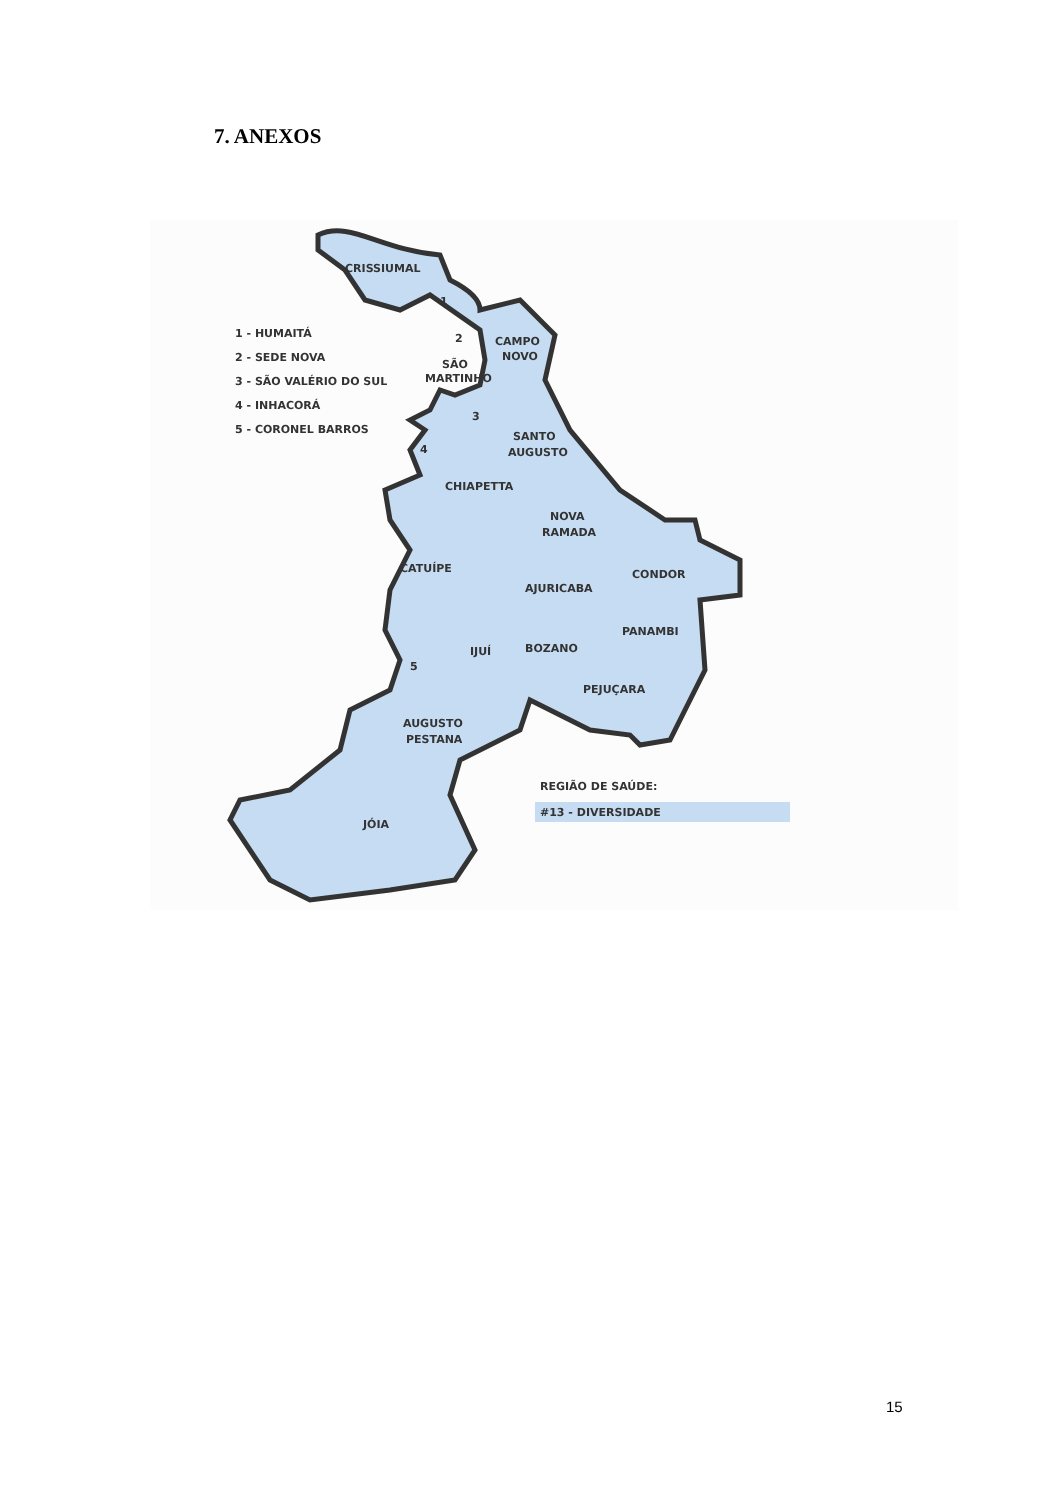7. ANEXOS
CRISSIUMAL
1
2
CAMPO
NOVO
SÃO
MARTINHO
3
4
SANTO
AUGUSTO
CHIAPETTA
NOVA
RAMADA
CATUÍPE
CONDOR
AJURICABA
PANAMBI
IJUÍ
BOZANO
5
PEJUÇARA
AUGUSTO
PESTANA
JÓIA
1 - HUMAITÁ
2 - SEDE NOVA
3 - SÃO VALÉRIO DO SUL
4 - INHACORÁ
5 - CORONEL BARROS
REGIÃO DE SAÚDE:
#13 - DIVERSIDADE
15